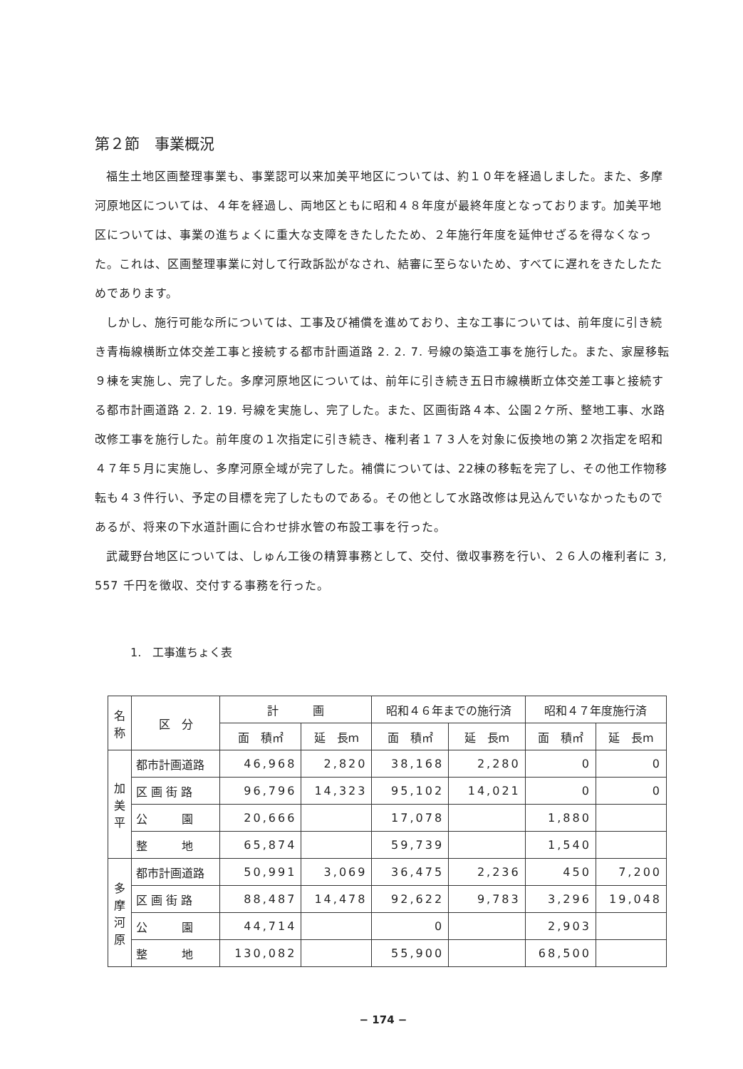第２節　事業概況
福生土地区画整理事業も、事業認可以来加美平地区については、約１０年を経過しました。また、多摩河原地区については、４年を経過し、両地区ともに昭和４８年度が最終年度となっております。加美平地区については、事業の進ちょくに重大な支障をきたしたため、２年施行年度を延伸せざるを得なくなった。これは、区画整理事業に対して行政訴訟がなされ、結審に至らないため、すべてに遅れをきたしたためであります。
しかし、施行可能な所については、工事及び補償を進めており、主な工事については、前年度に引き続き青梅線横断立体交差工事と接続する都市計画道路 2. 2. 7. 号線の築造工事を施行した。また、家屋移転９棟を実施し、完了した。多摩河原地区については、前年に引き続き五日市線横断立体交差工事と接続する都市計画道路 2. 2. 19. 号線を実施し、完了した。また、区画街路４本、公園２ケ所、整地工事、水路改修工事を施行した。前年度の１次指定に引き続き、権利者１７３人を対象に仮換地の第２次指定を昭和４７年５月に実施し、多摩河原全域が完了した。補償については、22棟の移転を完了し、その他工作物移転も４３件行い、予定の目標を完了したものである。その他として水路改修は見込んでいなかったものであるが、将来の下水道計画に合わせ排水管の布設工事を行った。
武蔵野台地区については、しゅん工後の精算事務として、交付、徴収事務を行い、２６人の権利者に 3, 557 千円を徴収、交付する事務を行った。
1.　工事進ちょく表
| 名 称 | 区 分 | 計 画 | | 昭和４６年までの施行済 | | 昭和４７年度施行済 | |
| --- | --- | --- | --- | --- | --- | --- | --- |
| | | 面 積㎡ | 延 長m | 面 積㎡ | 延 長m | 面 積㎡ | 延 長m |
| 加 美 平 | 都市計画道路 | 46,968 | 2,820 | 38,168 | 2,280 | 0 | 0 |
| | 区 画 街 路 | 96,796 | 14,323 | 95,102 | 14,021 | 0 | 0 |
| | 公 園 | 20,666 | | 17,078 | | 1,880 | |
| | 整 地 | 65,874 | | 59,739 | | 1,540 | |
| 多 摩 河 原 | 都市計画道路 | 50,991 | 3,069 | 36,475 | 2,236 | 450 | 7,200 |
| | 区 画 街 路 | 88,487 | 14,478 | 92,622 | 9,783 | 3,296 | 19,048 |
| | 公 園 | 44,714 | | 0 | | 2,903 | |
| | 整 地 | 130,082 | | 55,900 | | 68,500 | |
− 174 −